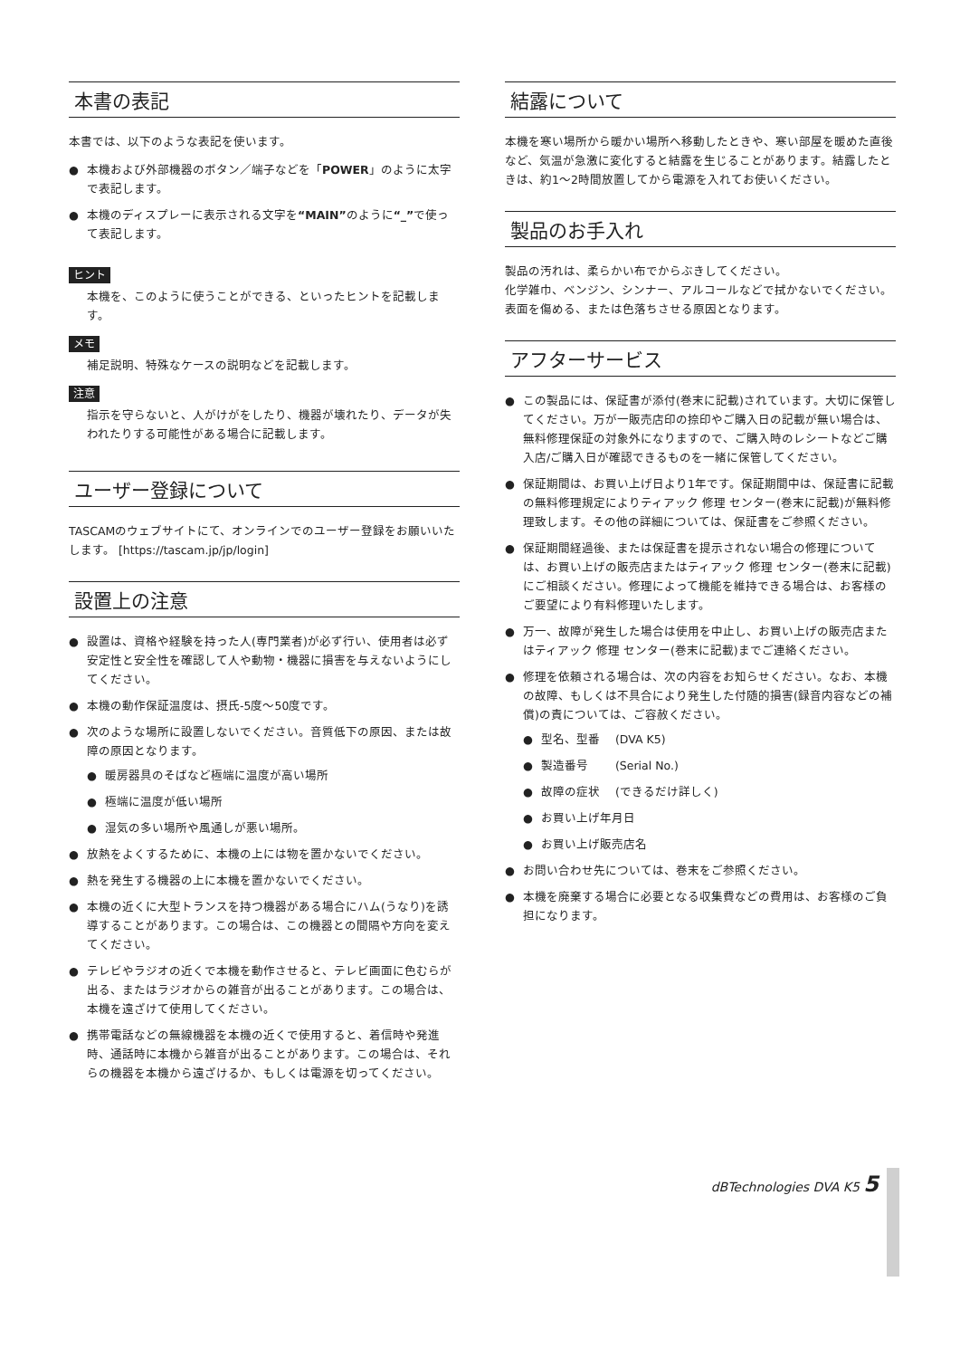本書の表記
本書では、以下のような表記を使います。
● 本機および外部機器のボタン／端子などを「POWER」のように太字で表記します。
● 本機のディスプレーに表示される文字を“MAIN”のように“_”で使って表記します。
ヒント
本機を、このように使うことができる、といったヒントを記載します。
メモ
補足説明、特殊なケースの説明などを記載します。
注意
指示を守らないと、人がけがをしたり、機器が壊れたり、データが失われたりする可能性がある場合に記載します。
ユーザー登録について
TASCAMのウェブサイトにて、オンラインでのユーザー登録をお願いいたします。 [https://tascam.jp/jp/login]
設置上の注意
● 設置は、資格や経験を持った人(専門業者)が必ず行い、使用者は必ず安定性と安全性を確認して人や動物・機器に損害を与えないようにしてください。
● 本機の動作保証温度は、摂氏-5度～50度です。
● 次のような場所に設置しないでください。音質低下の原因、または故障の原因となります。
● 暖房器具のそばなど極端に温度が高い場所
● 極端に温度が低い場所
● 湿気の多い場所や風通しが悪い場所。
● 放熱をよくするために、本機の上には物を置かないでください。
● 熱を発生する機器の上に本機を置かないでください。
● 本機の近くに大型トランスを持つ機器がある場合にハム(うなり)を誘導することがあります。この場合は、この機器との間隔や方向を変えてください。
● テレビやラジオの近くで本機を動作させると、テレビ画面に色むらが出る、またはラジオからの雑音が出ることがあります。この場合は、本機を遠ざけて使用してください。
● 携帯電話などの無線機器を本機の近くで使用すると、着信時や発進時、通話時に本機から雑音が出ることがあります。この場合は、それらの機器を本機から遠ざけるか、もしくは電源を切ってください。
結露について
本機を寒い場所から暖かい場所へ移動したときや、寒い部屋を暖めた直後など、気温が急激に変化すると結露を生じることがあります。結露したときは、約1～2時間放置してから電源を入れてお使いください。
製品のお手入れ
製品の汚れは、柔らかい布でからぶきしてください。
化学雑巾、ベンジン、シンナー、アルコールなどで拭かないでください。表面を傷める、または色落ちさせる原因となります。
アフターサービス
● この製品には、保証書が添付(巻末に記載)されています。大切に保管してください。万が一販売店印の捺印やご購入日の記載が無い場合は、無料修理保証の対象外になりますので、ご購入時のレシートなどご購入店/ご購入日が確認できるものを一緒に保管してください。
● 保証期間は、お買い上げ日より1年です。保証期間中は、保証書に記載の無料修理規定によりティアック 修理 センター(巻末に記載)が無料修理致します。その他の詳細については、保証書をご参照ください。
● 保証期間経過後、または保証書を提示されない場合の修理については、お買い上げの販売店またはティアック 修理 センター(巻末に記載)にご相談ください。修理によって機能を維持できる場合は、お客様のご要望により有料修理いたします。
● 万一、故障が発生した場合は使用を中止し、お買い上げの販売店またはティアック 修理 センター(巻末に記載)までご連絡ください。
● 修理を依頼される場合は、次の内容をお知らせください。なお、本機の故障、もしくは不具合により発生した付随的損害(録音内容などの補償)の責については、ご容赦ください。
● 型名、型番　 (DVA K5)
● 製造番号　　 (Serial No.)
● 故障の症状　 (できるだけ詳しく)
● お買い上げ年月日
● お買い上げ販売店名
● お問い合わせ先については、巻末をご参照ください。
● 本機を廃棄する場合に必要となる収集費などの費用は、お客様のご負担になります。
dBTechnologies DVA K5 5